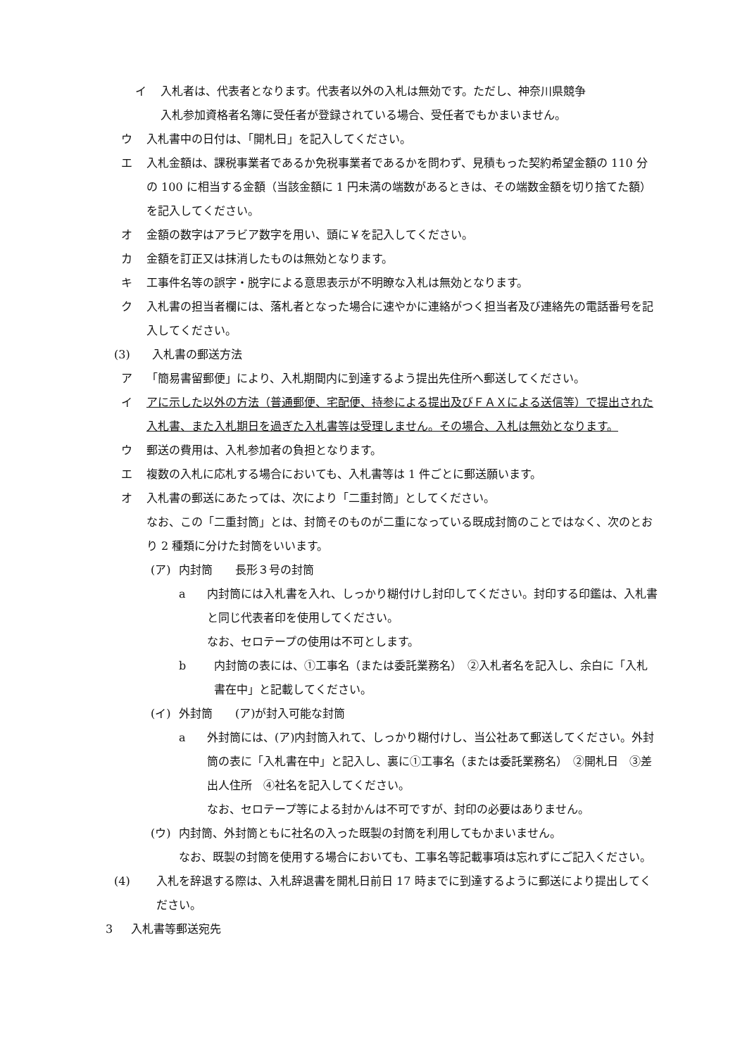イ 入札者は、代表者となります。代表者以外の入札は無効です。ただし、神奈川県競争
入札参加資格者名簿に受任者が登録されている場合、受任者でもかまいません。
ウ 入札書中の日付は、「開札日」を記入してください。
エ 入札金額は、課税事業者であるか免税事業者であるかを問わず、見積もった契約希望金額の 110 分の 100 に相当する金額（当該金額に 1 円未満の端数があるときは、その端数金額を切り捨てた額）を記入してください。
オ 金額の数字はアラビア数字を用い、頭に￥を記入してください。
カ 金額を訂正又は抹消したものは無効となります。
キ 工事件名等の誤字・脱字による意思表示が不明瞭な入札は無効となります。
ク 入札書の担当者欄には、落札者となった場合に速やかに連絡がつく担当者及び連絡先の電話番号を記入してください。
(3) 入札書の郵送方法
ア 「簡易書留郵便」により、入札期間内に到達するよう提出先住所へ郵送してください。
イ アに示した以外の方法（普通郵便、宅配便、持参による提出及びＦＡＸによる送信等）で提出された入札書、また入札期日を過ぎた入札書等は受理しません。その場合、入札は無効となります。
ウ 郵送の費用は、入札参加者の負担となります。
エ 複数の入札に応札する場合においても、入札書等は 1 件ごとに郵送願います。
オ 入札書の郵送にあたっては、次により「二重封筒」としてください。
なお、この「二重封筒」とは、封筒そのものが二重になっている既成封筒のことではなく、次のとおり 2 種類に分けた封筒をいいます。
(ア) 内封筒　　長形３号の封筒
a 内封筒には入札書を入れ、しっかり糊付けし封印してください。封印する印鑑は、入札書と同じ代表者印を使用してください。
なお、セロテープの使用は不可とします。
b 内封筒の表には、①工事名（または委託業務名）　②入札者名を記入し、余白に「入札書在中」と記載してください。
(イ) 外封筒　　(ア)が封入可能な封筒
a 外封筒には、(ア)内封筒入れて、しっかり糊付けし、当公社あて郵送してください。外封筒の表に「入札書在中」と記入し、裏に①工事名（または委託業務名）　②開札日　③差出人住所　④社名を記入してください。
なお、セロテープ等による封かんは不可ですが、封印の必要はありません。
(ウ) 内封筒、外封筒ともに社名の入った既製の封筒を利用してもかまいません。
なお、既製の封筒を使用する場合においても、工事名等記載事項は忘れずにご記入ください。
(4) 入札を辞退する際は、入札辞退書を開札日前日 17 時までに到達するように郵送により提出してください。
3 入札書等郵送宛先